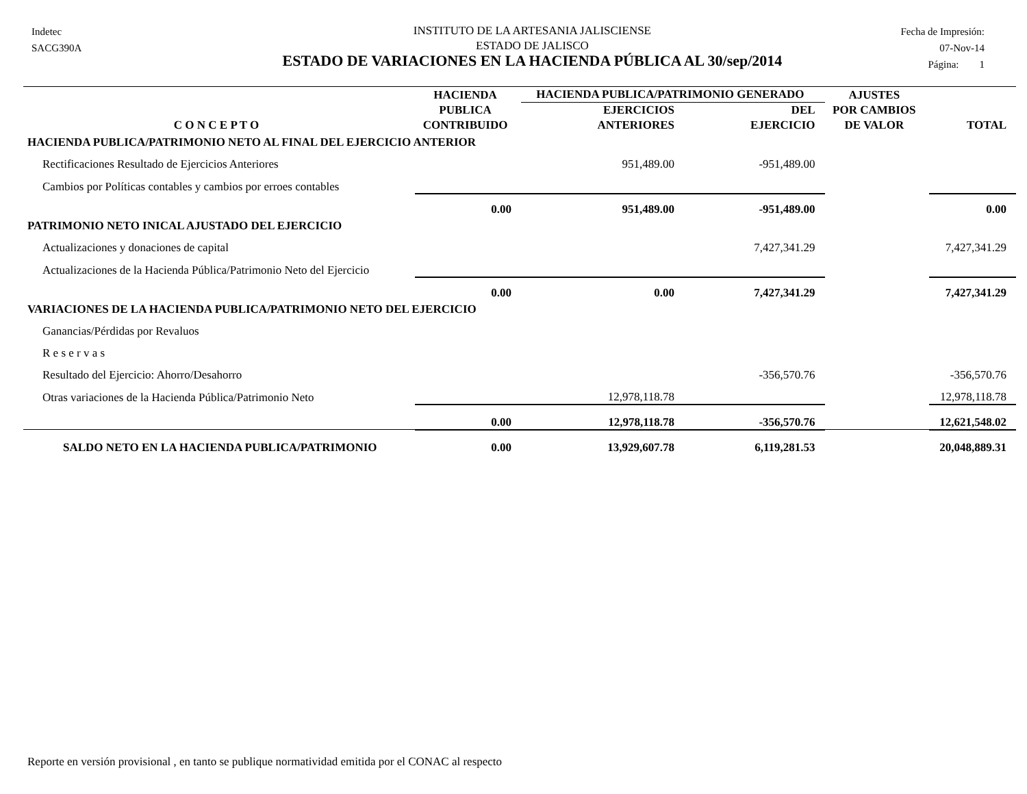Indetec
SACG390A
INSTITUTO DE LA ARTESANIA JALISCIENSE
ESTADO DE JALISCO
ESTADO DE VARIACIONES EN LA HACIENDA PÚBLICA AL 30/sep/2014
Fecha de Impresión:
07-Nov-14
Página: 1
| | HACIENDA | HACIENDA PUBLICA/PATRIMONIO GENERADO | | AJUSTES | |
| --- | --- | --- | --- | --- | --- |
| | PUBLICA | EJERCICIOS | DEL | POR CAMBIOS | |
| C O N C E P T O | CONTRIBUIDO | ANTERIORES | EJERCICIO | DE VALOR | TOTAL |
| HACIENDA PUBLICA/PATRIMONIO NETO AL FINAL DEL EJERCICIO ANTERIOR | | | | | |
| Rectificaciones Resultado de Ejercicios Anteriores | | 951,489.00 | -951,489.00 | | |
| Cambios por Políticas contables y cambios por erroes contables | | | | | |
| | 0.00 | 951,489.00 | -951,489.00 | | 0.00 |
| PATRIMONIO NETO INICAL AJUSTADO DEL EJERCICIO | | | | | |
| Actualizaciones y donaciones de capital | | | 7,427,341.29 | | 7,427,341.29 |
| Actualizaciones de la Hacienda Pública/Patrimonio Neto del Ejercicio | | | | | |
| | 0.00 | 0.00 | 7,427,341.29 | | 7,427,341.29 |
| VARIACIONES DE LA HACIENDA PUBLICA/PATRIMONIO NETO DEL EJERCICIO | | | | | |
| Ganancias/Pérdidas por Revaluos | | | | | |
| R e s e r v a s | | | | | |
| Resultado del Ejercicio: Ahorro/Desahorro | | | -356,570.76 | | -356,570.76 |
| Otras variaciones de la Hacienda Pública/Patrimonio Neto | | 12,978,118.78 | | | 12,978,118.78 |
| | 0.00 | 12,978,118.78 | -356,570.76 | | 12,621,548.02 |
| SALDO NETO EN LA HACIENDA PUBLICA/PATRIMONIO | 0.00 | 13,929,607.78 | 6,119,281.53 | | 20,048,889.31 |
Reporte en versión provisional , en tanto se publique normatividad emitida por el CONAC al respecto